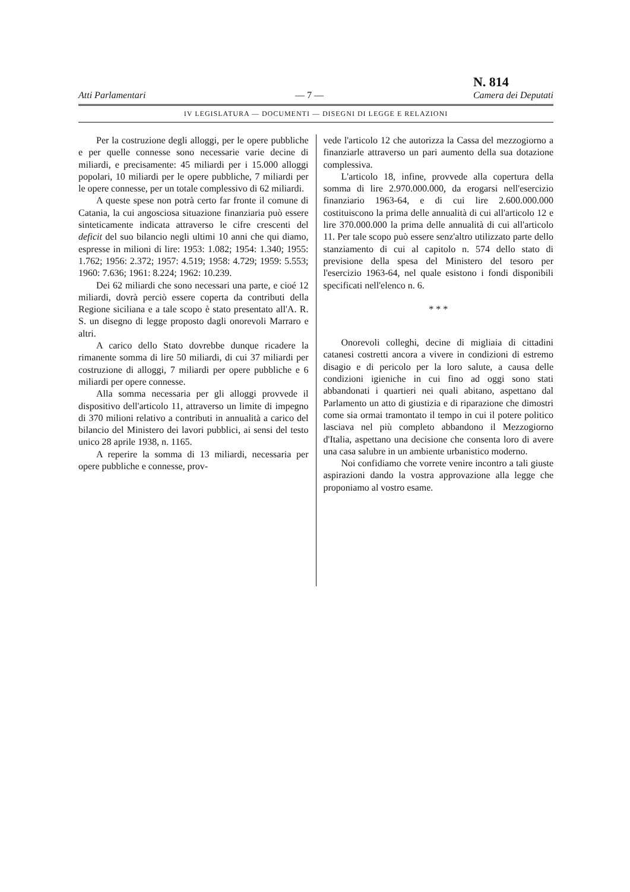Atti Parlamentari — 7 — N. 814
Camera dei Deputati
IV LEGISLATURA — DOCUMENTI — DISEGNI DI LEGGE E RELAZIONI
Per la costruzione degli alloggi, per le opere pubbliche e per quelle connesse sono necessarie varie decine di miliardi, e precisamente: 45 miliardi per i 15.000 alloggi popolari, 10 miliardi per le opere pubbliche, 7 miliardi per le opere connesse, per un totale complessivo di 62 miliardi.
A queste spese non potrà certo far fronte il comune di Catania, la cui angosciosa situazione finanziaria può essere sinteticamente indicata attraverso le cifre crescenti del deficit del suo bilancio negli ultimi 10 anni che qui diamo, espresse in milioni di lire: 1953: 1.082; 1954: 1.340; 1955: 1.762; 1956: 2.372; 1957: 4.519; 1958: 4.729; 1959: 5.553; 1960: 7.636; 1961: 8.224; 1962: 10.239.
Dei 62 miliardi che sono necessari una parte, e cioé 12 miliardi, dovrà perciò essere coperta da contributi della Regione siciliana e a tale scopo è stato presentato all'A. R. S. un disegno di legge proposto dagli onorevoli Marraro e altri.
A carico dello Stato dovrebbe dunque ricadere la rimanente somma di lire 50 miliardi, di cui 37 miliardi per costruzione di alloggi, 7 miliardi per opere pubbliche e 6 miliardi per opere connesse.
Alla somma necessaria per gli alloggi provvede il dispositivo dell'articolo 11, attraverso un limite di impegno di 370 milioni relativo a contributi in annualità a carico del bilancio del Ministero dei lavori pubblici, ai sensi del testo unico 28 aprile 1938, n. 1165.
A reperire la somma di 13 miliardi, necessaria per opere pubbliche e connesse, prov-
vede l'articolo 12 che autorizza la Cassa del mezzogiorno a finanziarle attraverso un pari aumento della sua dotazione complessiva.
L'articolo 18, infine, provvede alla copertura della somma di lire 2.970.000.000, da erogarsi nell'esercizio finanziario 1963-64, e di cui lire 2.600.000.000 costituiscono la prima delle annualità di cui all'articolo 12 e lire 370.000.000 la prima delle annualità di cui all'articolo 11. Per tale scopo può essere senz'altro utilizzato parte dello stanziamento di cui al capitolo n. 574 dello stato di previsione della spesa del Ministero del tesoro per l'esercizio 1963-64, nel quale esistono i fondi disponibili specificati nell'elenco n. 6.
* * *
Onorevoli colleghi, decine di migliaia di cittadini catanesi costretti ancora a vivere in condizioni di estremo disagio e di pericolo per la loro salute, a causa delle condizioni igieniche in cui fino ad oggi sono stati abbandonati i quartieri nei quali abitano, aspettano dal Parlamento un atto di giustizia e di riparazione che dimostri come sia ormai tramontato il tempo in cui il potere politico lasciava nel più completo abbandono il Mezzogiorno d'Italia, aspettano una decisione che consenta loro di avere una casa salubre in un ambiente urbanistico moderno.
Noi confidiamo che vorrete venire incontro a tali giuste aspirazioni dando la vostra approvazione alla legge che proponiamo al vostro esame.